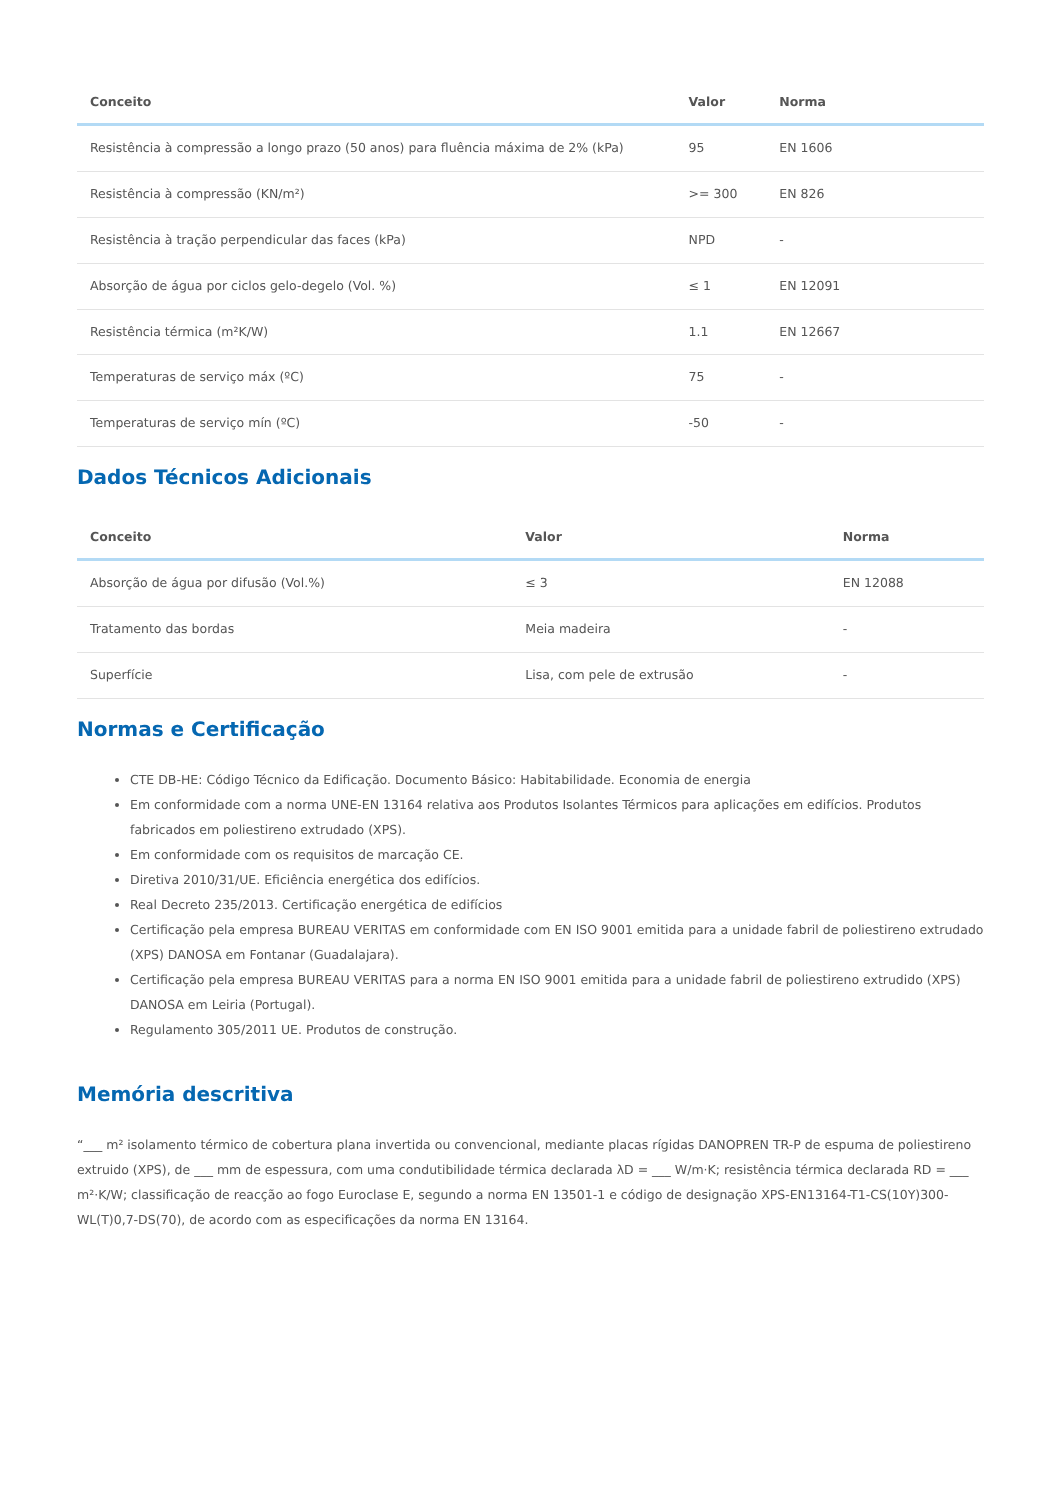| Conceito | Valor | Norma |
| --- | --- | --- |
| Resistência à compressão a longo prazo (50 anos) para fluência máxima de 2% (kPa) | 95 | EN 1606 |
| Resistência à compressão (KN/m²) | >= 300 | EN 826 |
| Resistência à tração perpendicular das faces (kPa) | NPD | - |
| Absorção de água por ciclos gelo-degelo (Vol. %) | ≤ 1 | EN 12091 |
| Resistência térmica (m²K/W) | 1.1 | EN 12667 |
| Temperaturas de serviço máx (ºC) | 75 | - |
| Temperaturas de serviço mín (ºC) | -50 | - |
Dados Técnicos Adicionais
| Conceito | Valor | Norma |
| --- | --- | --- |
| Absorção de água por difusão (Vol.%) | ≤ 3 | EN 12088 |
| Tratamento das bordas | Meia madeira | - |
| Superfície | Lisa, com pele de extrusão | - |
Normas e Certificação
CTE DB-HE: Código Técnico da Edificação. Documento Básico: Habitabilidade. Economia de energia
Em conformidade com a norma UNE-EN 13164 relativa aos Produtos Isolantes Térmicos para aplicações em edifícios. Produtos fabricados em poliestireno extrudado (XPS).
Em conformidade com os requisitos de marcação CE.
Diretiva 2010/31/UE. Eficiência energética dos edifícios.
Real Decreto 235/2013. Certificação energética de edifícios
Certificação pela empresa BUREAU VERITAS em conformidade com EN ISO 9001 emitida para a unidade fabril de poliestireno extrudado (XPS) DANOSA em Fontanar (Guadalajara).
Certificação pela empresa BUREAU VERITAS para a norma EN ISO 9001 emitida para a unidade fabril de poliestireno extrudido (XPS) DANOSA em Leiria (Portugal).
Regulamento 305/2011 UE. Produtos de construção.
Memória descritiva
“___ m² isolamento térmico de cobertura plana invertida ou convencional, mediante placas rígidas DANOPREN TR-P de espuma de poliestireno extruido (XPS), de ___ mm de espessura, com uma condutibilidade térmica declarada λD = ___ W/m·K; resistência térmica declarada RD = ___ m²·K/W; classificação de reacção ao fogo Euroclase E, segundo a norma EN 13501-1 e código de designação XPS-EN13164-T1-CS(10Y)300-WL(T)0,7-DS(70), de acordo com as especificações da norma EN 13164.